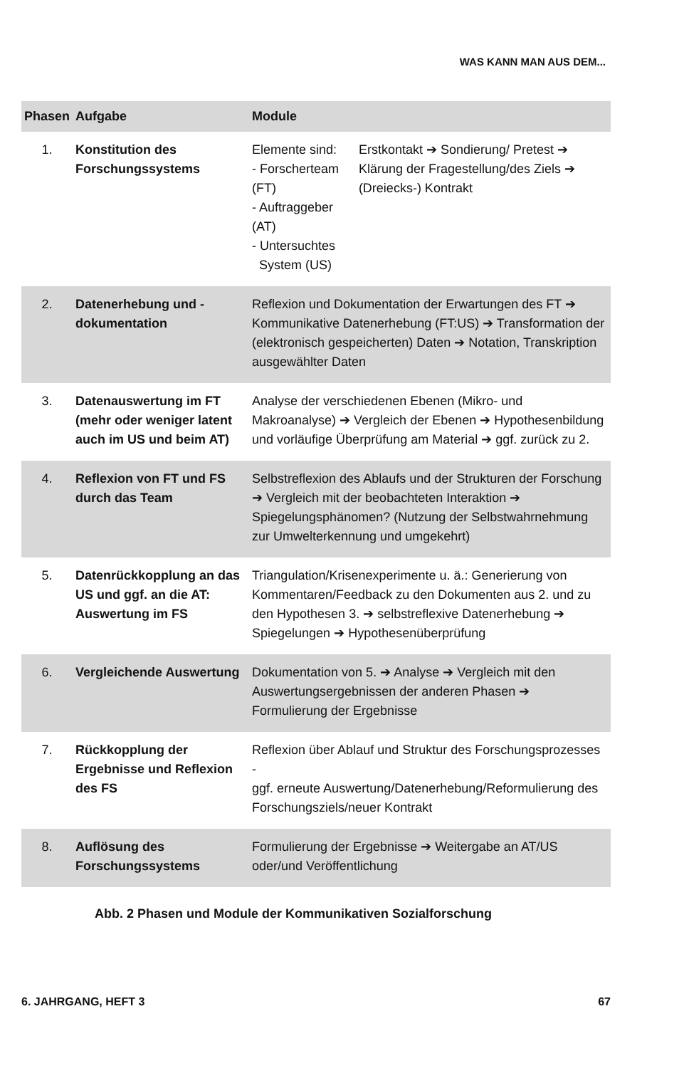WAS KANN MAN AUS DEM...
| Phasen | Aufgabe | Module | |
| --- | --- | --- | --- |
| 1. | Konstitution des Forschungssystems | Elemente sind: - Forscherteam (FT) - Auftraggeber (AT) - Untersuchtes System (US) | Erstkontakt ➔ Sondierung/ Pretest ➔ Klärung der Fragestellung/des Ziels ➔ (Dreiecks-) Kontrakt |
| 2. | Datenerhebung und -dokumentation | Reflexion und Dokumentation der Erwartungen des FT ➔ Kommunikative Datenerhebung (FT:US) ➔ Transformation der (elektronisch gespeicherten) Daten ➔ Notation, Transkription ausgewählter Daten | |
| 3. | Datenauswertung im FT (mehr oder weniger latent auch im US und beim AT) | Analyse der verschiedenen Ebenen (Mikro- und Makroanalyse) ➔ Vergleich der Ebenen ➔ Hypothesenbildung und vorläufige Überprüfung am Material ➔ ggf. zurück zu 2. | |
| 4. | Reflexion von FT und FS durch das Team | Selbstreflexion des Ablaufs und der Strukturen der Forschung ➔ Vergleich mit der beobachteten Interaktion ➔ Spiegelungsphänomen? (Nutzung der Selbstwahrnehmung zur Umwelterkennung und umgekehrt) | |
| 5. | Datenrückkopplung an das US und ggf. an die AT: Auswertung im FS | Triangulation/Krisenexperimente u. ä.: Generierung von Kommentaren/Feedback zu den Dokumenten aus 2. und zu den Hypothesen 3. ➔ selbstreflexive Datenerhebung ➔ Spiegelungen ➔ Hypothesenüberprüfung | |
| 6. | Vergleichende Auswertung | Dokumentation von 5. ➔ Analyse ➔ Vergleich mit den Auswertungsergebnissen der anderen Phasen ➔ Formulierung der Ergebnisse | |
| 7. | Rückkopplung der Ergebnisse und Reflexion des FS | Reflexion über Ablauf und Struktur des Forschungsprozesses - ggf. erneute Auswertung/Datenerhebung/Reformulierung des Forschungsziels/neuer Kontrakt | |
| 8. | Auflösung des Forschungssystems | Formulierung der Ergebnisse ➔ Weitergabe an AT/US oder/und Veröffentlichung | |
Abb. 2 Phasen und Module der Kommunikativen Sozialforschung
6. JAHRGANG, HEFT 3 67